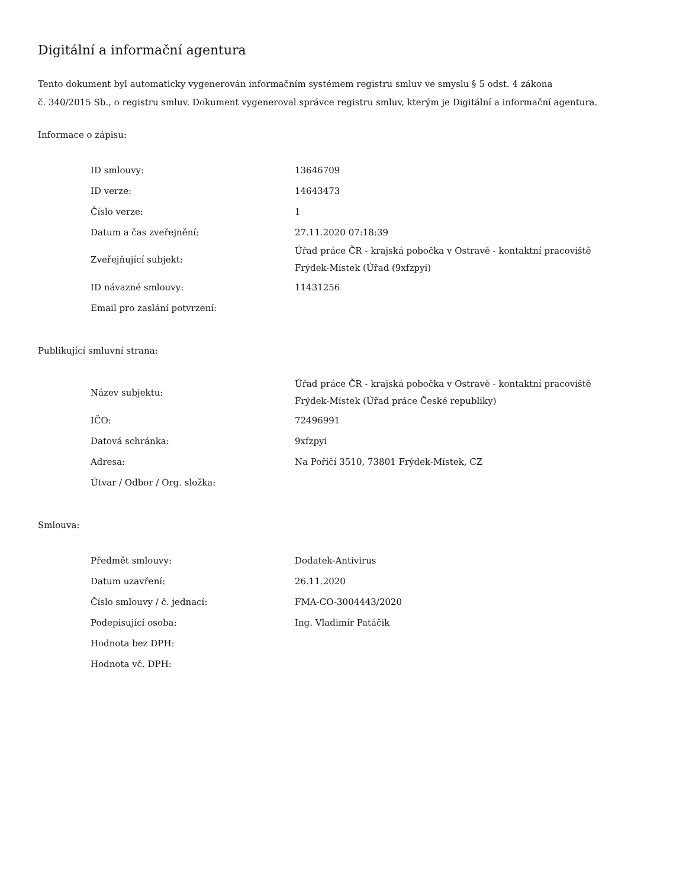Digitální a informační agentura
Tento dokument byl automaticky vygenerován informačním systémem registru smluv ve smyslu § 5 odst. 4 zákona
č. 340/2015 Sb., o registru smluv. Dokument vygeneroval správce registru smluv, kterým je Digitální a informační agentura.
Informace o zápisu:
| ID smlouvy: | 13646709 |
| ID verze: | 14643473 |
| Číslo verze: | 1 |
| Datum a čas zveřejnění: | 27.11.2020 07:18:39 |
| Zveřejňující subjekt: | Úřad práce ČR - krajská pobočka v Ostravě - kontaktní pracoviště Frýdek-Místek (Úřad (9xfzpyi) |
| ID návazné smlouvy: | 11431256 |
| Email pro zaslání potvrzení: | |
Publikující smluvní strana:
| Název subjektu: | Úřad práce ČR - krajská pobočka v Ostravě - kontaktní pracoviště Frýdek-Místek (Úřad práce České republiky) |
| IČO: | 72496991 |
| Datová schránka: | 9xfzpyi |
| Adresa: | Na Poříčí 3510, 73801 Frýdek-Místek, CZ |
| Útvar / Odbor / Org. složka: | |
Smlouva:
| Předmět smlouvy: | Dodatek-Antivirus |
| Datum uzavření: | 26.11.2020 |
| Číslo smlouvy / č. jednací: | FMA-CO-3004443/2020 |
| Podepisující osoba: | Ing. Vladimír Patáčik |
| Hodnota bez DPH: | |
| Hodnota vč. DPH: | |